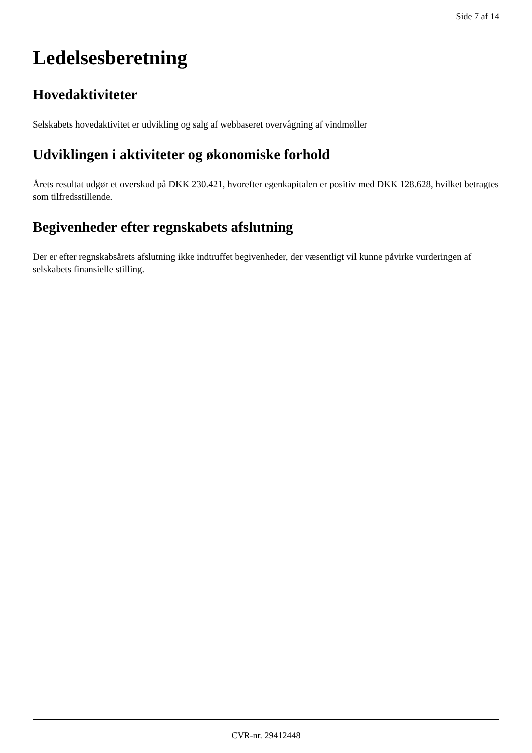Side 7 af 14
Ledelsesberetning
Hovedaktiviteter
Selskabets hovedaktivitet er udvikling og salg af webbaseret overvågning af vindmøller
Udviklingen i aktiviteter og økonomiske forhold
Årets resultat udgør et overskud på DKK 230.421, hvorefter egenkapitalen er positiv med DKK 128.628, hvilket betragtes som tilfredsstillende.
Begivenheder efter regnskabets afslutning
Der er efter regnskabsårets afslutning ikke indtruffet begivenheder, der væsentligt vil kunne påvirke vurderingen af selskabets finansielle stilling.
CVR-nr. 29412448